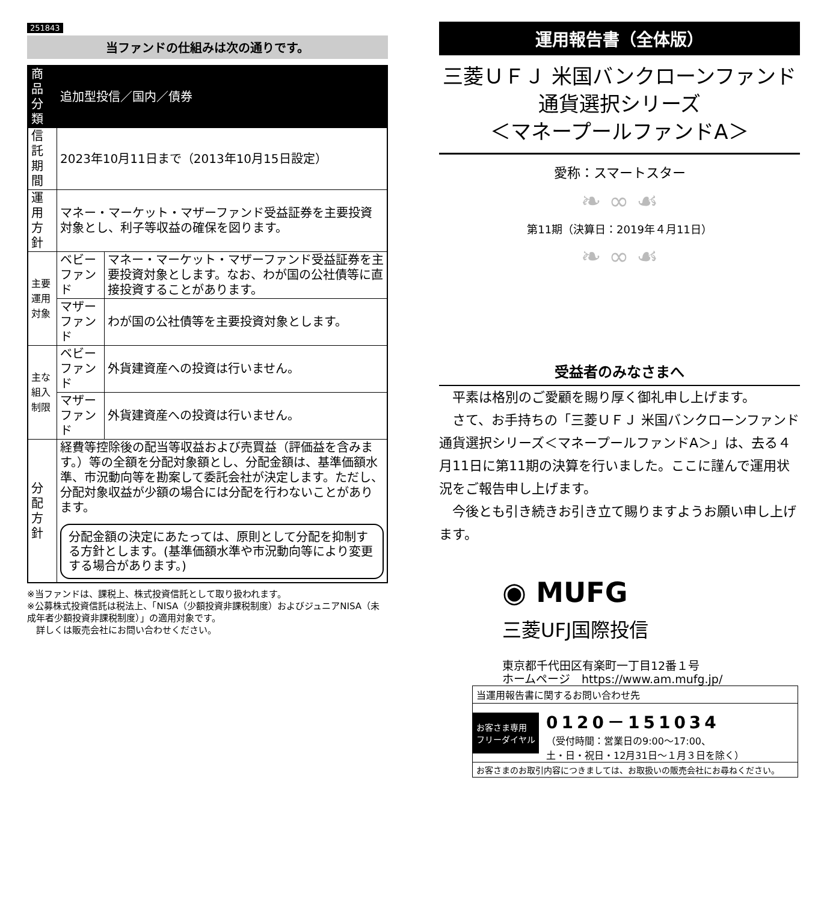251843
当ファンドの仕組みは次の通りです。
| 商品分類 | 追加型投信／国内／債券 | |
| 信託期間 | 2023年10月11日まで（2013年10月15日設定） | |
| 運用方針 | マネー・マーケット・マザーファンド受益証券を主要投資対象とし、利子等収益の確保を図ります。 | |
| 主要運用対象 | ベビーファンド | マネー・マーケット・マザーファンド受益証券を主要投資対象とします。なお、わが国の公社債等に直接投資することがあります。 |
| | マザーファンド | わが国の公社債等を主要投資対象とします。 |
| 主な組入制限 | ベビーファンド | 外貨建資産への投資は行いません。 |
| | マザーファンド | 外貨建資産への投資は行いません。 |
| 分配方針 | 経費等控除後の配当等収益および売買益（評価益を含みます。）等の全額を分配対象額とし、分配金額は、基準価額水準、市況動向等を勘案して委託会社が決定します。ただし、分配対象収益が少額の場合には分配を行わないことがあります。 分配金額の決定にあたっては、原則として分配を抑制する方針とします。(基準価額水準や市況動向等により変更する場合があります。) | |
※当ファンドは、課税上、株式投資信託として取り扱われます。
※公募株式投資信託は税法上、「NISA（少額投資非課税制度）およびジュニアNISA（未成年者少額投資非課税制度）」の適用対象です。
　詳しくは販売会社にお問い合わせください。
運用報告書（全体版）
三菱ＵＦＪ 米国バンクローンファンド
通貨選択シリーズ
＜マネープールファンドA＞
愛称：スマートスター
❧ ∞ ☙
第11期（決算日：2019年４月11日）
❧ ∞ ☙
受益者のみなさまへ
　平素は格別のご愛顧を賜り厚く御礼申し上げます。
　さて、お手持ちの「三菱ＵＦＪ 米国バンクローンファンド 通貨選択シリーズ＜マネープールファンドA＞」は、去る４月11日に第11期の決算を行いました。ここに謹んで運用状況をご報告申し上げます。
　今後とも引き続きお引き立て賜りますようお願い申し上げます。
◉ MUFG
三菱UFJ国際投信
東京都千代田区有楽町一丁目12番１号
ホームページ　https://www.am.mufg.jp/
当運用報告書に関するお問い合わせ先
お客さま専用
フリーダイヤル
0120－151034
（受付時間：営業日の9:00～17:00、
土・日・祝日・12月31日～１月３日を除く）
お客さまのお取引内容につきましては、お取扱いの販売会社にお尋ねください。